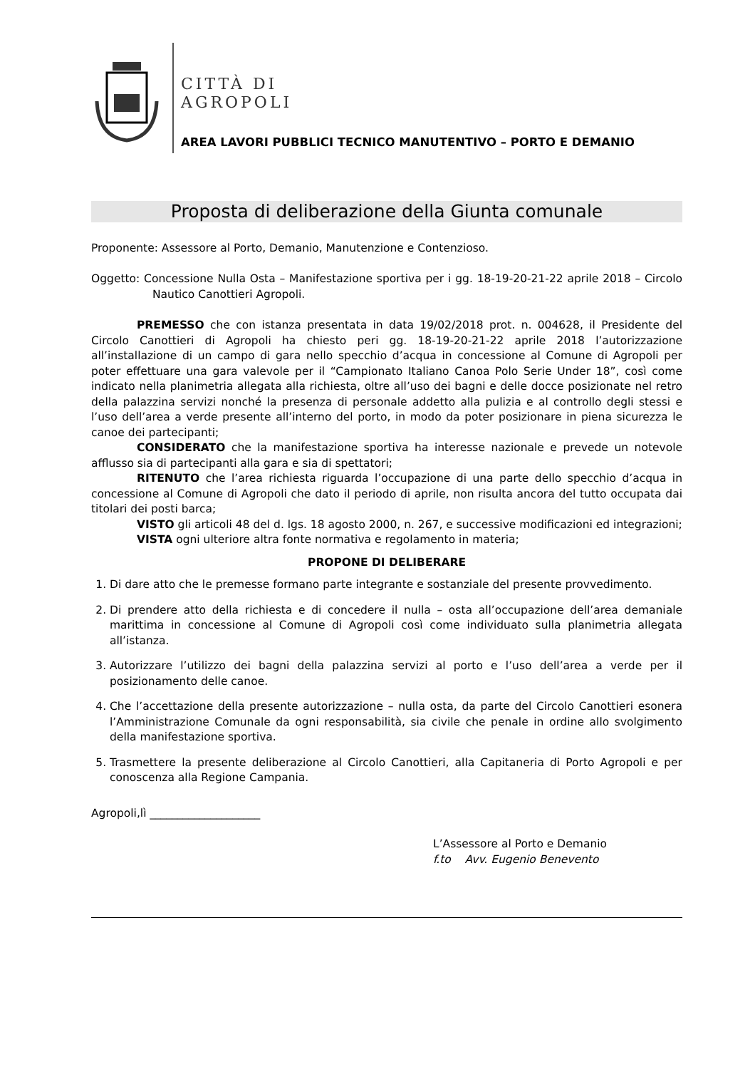CITTÀ DI
AGROPOLI
AREA LAVORI PUBBLICI TECNICO MANUTENTIVO – PORTO E DEMANIO
Proposta di deliberazione della Giunta comunale
Proponente: Assessore al Porto, Demanio, Manutenzione e Contenzioso.
Oggetto: Concessione Nulla Osta – Manifestazione sportiva per i gg. 18-19-20-21-22 aprile 2018 – Circolo Nautico Canottieri Agropoli.
PREMESSO che con istanza presentata in data 19/02/2018 prot. n. 004628, il Presidente del Circolo Canottieri di Agropoli ha chiesto peri gg. 18-19-20-21-22 aprile 2018 l’autorizzazione all’installazione di un campo di gara nello specchio d’acqua in concessione al Comune di Agropoli per poter effettuare una gara valevole per il “Campionato Italiano Canoa Polo Serie Under 18”, così come indicato nella planimetria allegata alla richiesta, oltre all’uso dei bagni e delle docce posizionate nel retro della palazzina servizi nonché la presenza di personale addetto alla pulizia e al controllo degli stessi e l’uso dell’area a verde presente all’interno del porto, in modo da poter posizionare in piena sicurezza le canoe dei partecipanti;
CONSIDERATO che la manifestazione sportiva ha interesse nazionale e prevede un notevole afflusso sia di partecipanti alla gara e sia di spettatori;
RITENUTO che l’area richiesta riguarda l’occupazione di una parte dello specchio d’acqua in concessione al Comune di Agropoli che dato il periodo di aprile, non risulta ancora del tutto occupata dai titolari dei posti barca;
VISTO gli articoli 48 del d. lgs. 18 agosto 2000, n. 267, e successive modificazioni ed integrazioni;
VISTA ogni ulteriore altra fonte normativa e regolamento in materia;
PROPONE DI DELIBERARE
1. Di dare atto che le premesse formano parte integrante e sostanziale del presente provvedimento.
2. Di prendere atto della richiesta e di concedere il nulla – osta all’occupazione dell’area demaniale marittima in concessione al Comune di Agropoli così come individuato sulla planimetria allegata all’istanza.
3. Autorizzare l’utilizzo dei bagni della palazzina servizi al porto e l’uso dell’area a verde per il posizionamento delle canoe.
4. Che l’accettazione della presente autorizzazione – nulla osta, da parte del Circolo Canottieri esonera l’Amministrazione Comunale da ogni responsabilità, sia civile che penale in ordine allo svolgimento della manifestazione sportiva.
5. Trasmettere la presente deliberazione al Circolo Canottieri, alla Capitaneria di Porto Agropoli e per conoscenza alla Regione Campania.
Agropoli,lì ____________________
L’Assessore al Porto e Demanio
f.to Avv. Eugenio Benevento